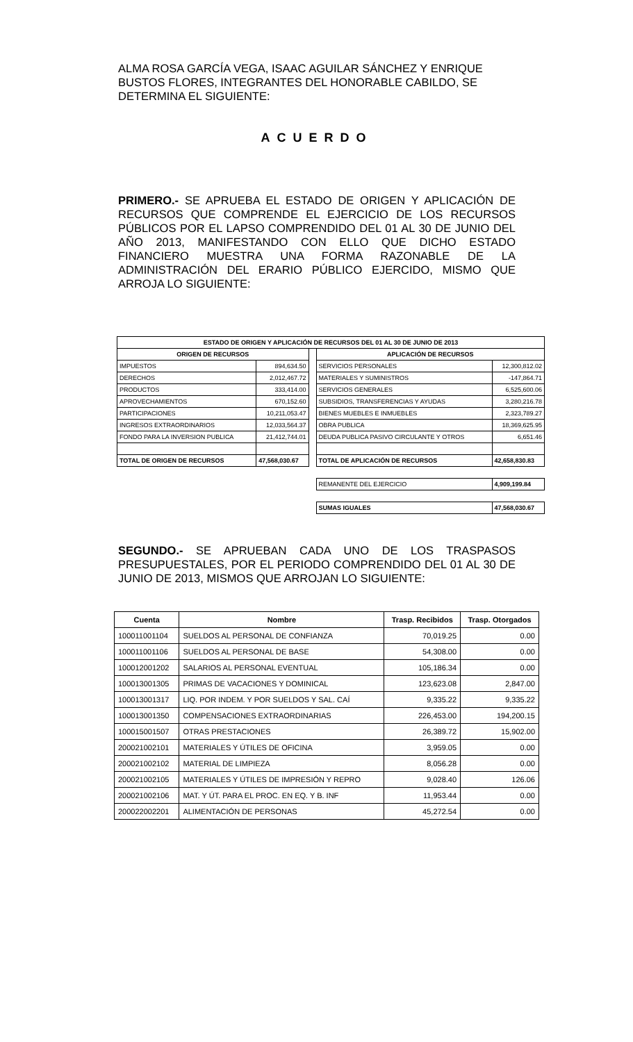ALMA ROSA GARCÍA VEGA, ISAAC AGUILAR SÁNCHEZ Y ENRIQUE BUSTOS FLORES, INTEGRANTES DEL HONORABLE CABILDO, SE DETERMINA EL SIGUIENTE:
ACUERDO
PRIMERO.- SE APRUEBA EL ESTADO DE ORIGEN Y APLICACIÓN DE RECURSOS QUE COMPRENDE EL EJERCICIO DE LOS RECURSOS PÚBLICOS POR EL LAPSO COMPRENDIDO DEL 01 AL 30 DE JUNIO DEL AÑO 2013, MANIFESTANDO CON ELLO QUE DICHO ESTADO FINANCIERO MUESTRA UNA FORMA RAZONABLE DE LA ADMINISTRACIÓN DEL ERARIO PÚBLICO EJERCIDO, MISMO QUE ARROJA LO SIGUIENTE:
| ESTADO DE ORIGEN Y APLICACIÓN DE RECURSOS DEL 01 AL 30 DE JUNIO DE 2013 | | | | |
| ORIGEN DE RECURSOS | | | APLICACIÓN DE RECURSOS | |
| IMPUESTOS | 894,634.50 | | SERVICIOS PERSONALES | 12,300,812.02 |
| DERECHOS | 2,012,467.72 | | MATERIALES Y SUMINISTROS | -147,864.71 |
| PRODUCTOS | 333,414.00 | | SERVICIOS GENERALES | 6,525,600.06 |
| APROVECHAMIENTOS | 670,152.60 | | SUBSIDIOS, TRANSFERENCIAS Y AYUDAS | 3,280,216.78 |
| PARTICIPACIONES | 10,211,053.47 | | BIENES MUEBLES E INMUEBLES | 2,323,789.27 |
| INGRESOS EXTRAORDINARIOS | 12,033,564.37 | | OBRA PUBLICA | 18,369,625.95 |
| FONDO PARA LA INVERSION PUBLICA | 21,412,744.01 | | DEUDA PUBLICA PASIVO CIRCULANTE Y OTROS | 6,651.46 |
| TOTAL DE ORIGEN DE RECURSOS | 47,568,030.67 | | TOTAL DE APLICACIÓN DE RECURSOS | 42,658,830.83 |
| | | | REMANENTE DEL EJERCICIO | 4,909,199.84 |
| | | | SUMAS IGUALES | 47,568,030.67 |
SEGUNDO.- SE APRUEBAN CADA UNO DE LOS TRASPASOS PRESUPUESTALES, POR EL PERIODO COMPRENDIDO DEL 01 AL 30 DE JUNIO DE 2013, MISMOS QUE ARROJAN LO SIGUIENTE:
| Cuenta | Nombre | Trasp. Recibidos | Trasp. Otorgados |
| --- | --- | --- | --- |
| 100011001104 | SUELDOS AL PERSONAL DE CONFIANZA | 70,019.25 | 0.00 |
| 100011001106 | SUELDOS AL PERSONAL DE BASE | 54,308.00 | 0.00 |
| 100012001202 | SALARIOS AL PERSONAL EVENTUAL | 105,186.34 | 0.00 |
| 100013001305 | PRIMAS DE VACACIONES Y DOMINICAL | 123,623.08 | 2,847.00 |
| 100013001317 | LIQ. POR INDEM. Y POR SUELDOS Y SAL. CAÍ | 9,335.22 | 9,335.22 |
| 100013001350 | COMPENSACIONES EXTRAORDINARIAS | 226,453.00 | 194,200.15 |
| 100015001507 | OTRAS PRESTACIONES | 26,389.72 | 15,902.00 |
| 200021002101 | MATERIALES Y ÚTILES DE OFICINA | 3,959.05 | 0.00 |
| 200021002102 | MATERIAL DE LIMPIEZA | 8,056.28 | 0.00 |
| 200021002105 | MATERIALES Y ÚTILES DE IMPRESIÓN Y REPRO | 9,028.40 | 126.06 |
| 200021002106 | MAT. Y ÚT. PARA EL PROC. EN EQ. Y B. INF | 11,953.44 | 0.00 |
| 200022002201 | ALIMENTACIÓN DE PERSONAS | 45,272.54 | 0.00 |